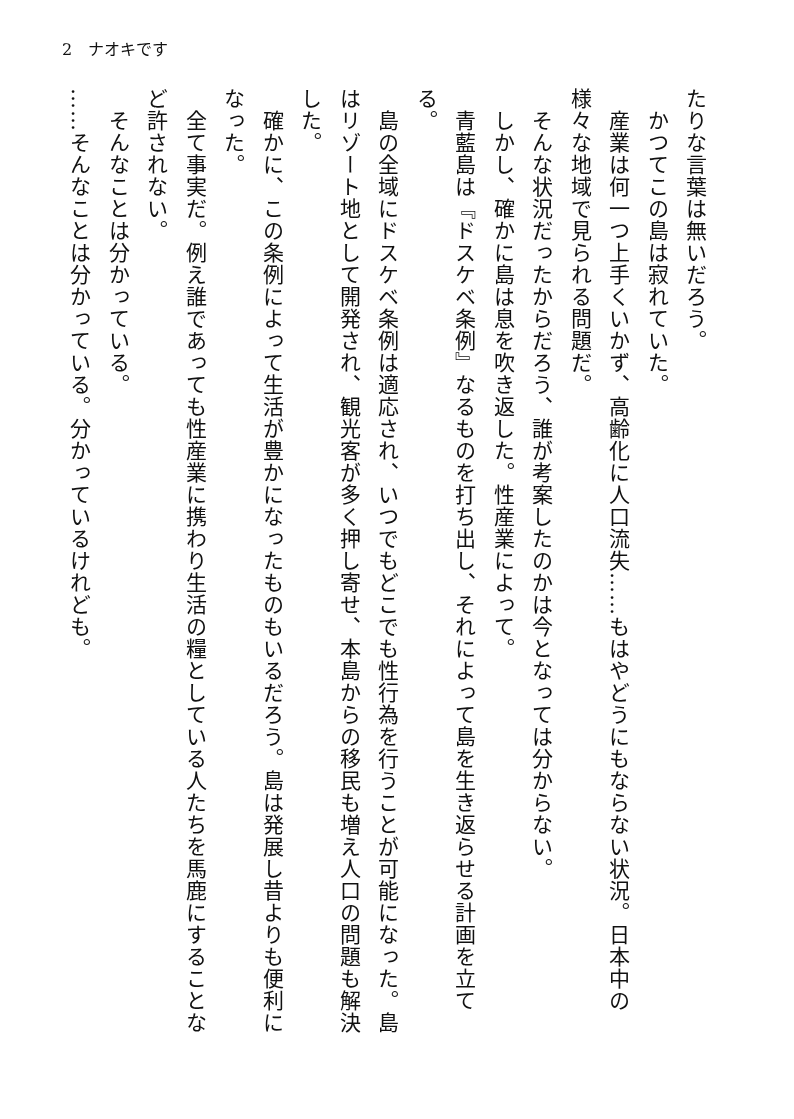2　ナオキです
たりな言葉は無いだろう。
　かつてこの島は寂れていた。
　産業は何一つ上手くいかず、高齢化に人口流失……もはやどうにもならない状況。日本中の様々な地域で見られる問題だ。
　そんな状況だったからだろう、誰が考案したのかは今となっては分からない。
　しかし、確かに島は息を吹き返した。性産業によって。
　青藍島は『ドスケベ条例』なるものを打ち出し、それによって島を生き返らせる計画を立てる。
　島の全域にドスケベ条例は適応され、いつでもどこでも性行為を行うことが可能になった。島はリゾート地として開発され、観光客が多く押し寄せ、本島からの移民も増え人口の問題も解決した。
　確かに、この条例によって生活が豊かになったものもいるだろう。島は発展し昔よりも便利になった。
　全て事実だ。例え誰であっても性産業に携わり生活の糧としている人たちを馬鹿にすることなど許されない。
　そんなことは分かっている。
……そんなことは分かっている。分かっているけれども。